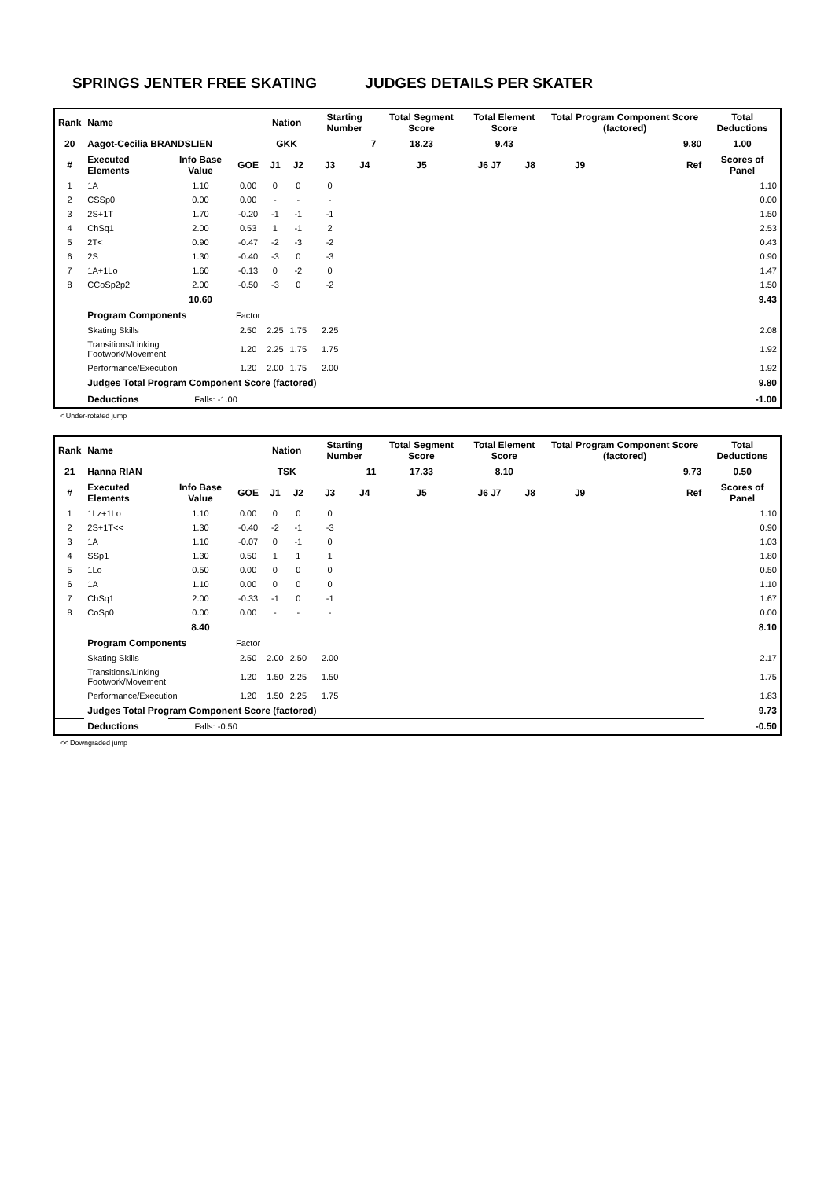SPRINGS JENTER FREE SKATING JUDGES DETAILS PER SKATER
| Rank | Name | | | Nation | | Starting Number | | Total Segment Score | Total Element Score | | Total Program Component Score (factored) | | Total Deductions |
| --- | --- | --- | --- | --- | --- | --- | --- | --- | --- | --- | --- | --- | --- |
| 20 | Aagot-Cecilia BRANDSLIEN | | | GKK | | 7 | | 18.23 | 9.43 | | 9.80 | | 1.00 |
| # | Executed Elements | Info Base Value | GOE | J1 | J2 | J3 | J4 | J5 | J6 J7 | J8 | J9 | Ref | Scores of Panel |
| 1 | 1A | 1.10 | 0.00 | 0 | 0 | 0 | | | | | | | 1.10 |
| 2 | CSSp0 | 0.00 | 0.00 | - | - | - | | | | | | | 0.00 |
| 3 | 2S+1T | 1.70 | -0.20 | -1 | -1 | -1 | | | | | | | 1.50 |
| 4 | ChSq1 | 2.00 | 0.53 | 1 | -1 | 2 | | | | | | | 2.53 |
| 5 | 2T< | 0.90 | -0.47 | -2 | -3 | -2 | | | | | | | 0.43 |
| 6 | 2S | 1.30 | -0.40 | -3 | 0 | -3 | | | | | | | 0.90 |
| 7 | 1A+1Lo | 1.60 | -0.13 | 0 | -2 | 0 | | | | | | | 1.47 |
| 8 | CCoSp2p2 | 2.00 | -0.50 | -3 | 0 | -2 | | | | | | | 1.50 |
| | | 10.60 | | | | | | | | | | | 9.43 |
| | Program Components | | Factor | | | | | | | | | | |
| | Skating Skills | | 2.50 | 2.25 | 1.75 | 2.25 | | | | | | | 2.08 |
| | Transitions/Linking Footwork/Movement | | 1.20 | 2.25 | 1.75 | 1.75 | | | | | | | 1.92 |
| | Performance/Execution | | 1.20 | 2.00 | 1.75 | 2.00 | | | | | | | 1.92 |
| | Judges Total Program Component Score (factored) | | | | | | | | | | | | 9.80 |
| | Deductions | Falls: -1.00 | | | | | | | | | | | -1.00 |
< Under-rotated jump
| Rank | Name | | | Nation | | Starting Number | | Total Segment Score | Total Element Score | | Total Program Component Score (factored) | | Total Deductions |
| --- | --- | --- | --- | --- | --- | --- | --- | --- | --- | --- | --- | --- | --- |
| 21 | Hanna RIAN | | | TSK | | 11 | | 17.33 | 8.10 | | 9.73 | | 0.50 |
| # | Executed Elements | Info Base Value | GOE | J1 | J2 | J3 | J4 | J5 | J6 J7 | J8 | J9 | Ref | Scores of Panel |
| 1 | 1Lz+1Lo | 1.10 | 0.00 | 0 | 0 | 0 | | | | | | | 1.10 |
| 2 | 2S+1T<< | 1.30 | -0.40 | -2 | -1 | -3 | | | | | | | 0.90 |
| 3 | 1A | 1.10 | -0.07 | 0 | -1 | 0 | | | | | | | 1.03 |
| 4 | SSp1 | 1.30 | 0.50 | 1 | 1 | 1 | | | | | | | 1.80 |
| 5 | 1Lo | 0.50 | 0.00 | 0 | 0 | 0 | | | | | | | 0.50 |
| 6 | 1A | 1.10 | 0.00 | 0 | 0 | 0 | | | | | | | 1.10 |
| 7 | ChSq1 | 2.00 | -0.33 | -1 | 0 | -1 | | | | | | | 1.67 |
| 8 | CoSp0 | 0.00 | 0.00 | - | - | - | | | | | | | 0.00 |
| | | 8.40 | | | | | | | | | | | 8.10 |
| | Program Components | | Factor | | | | | | | | | | |
| | Skating Skills | | 2.50 | 2.00 | 2.50 | 2.00 | | | | | | | 2.17 |
| | Transitions/Linking Footwork/Movement | | 1.20 | 1.50 | 2.25 | 1.50 | | | | | | | 1.75 |
| | Performance/Execution | | 1.20 | 1.50 | 2.25 | 1.75 | | | | | | | 1.83 |
| | Judges Total Program Component Score (factored) | | | | | | | | | | | | 9.73 |
| | Deductions | Falls: -0.50 | | | | | | | | | | | -0.50 |
<< Downgraded jump